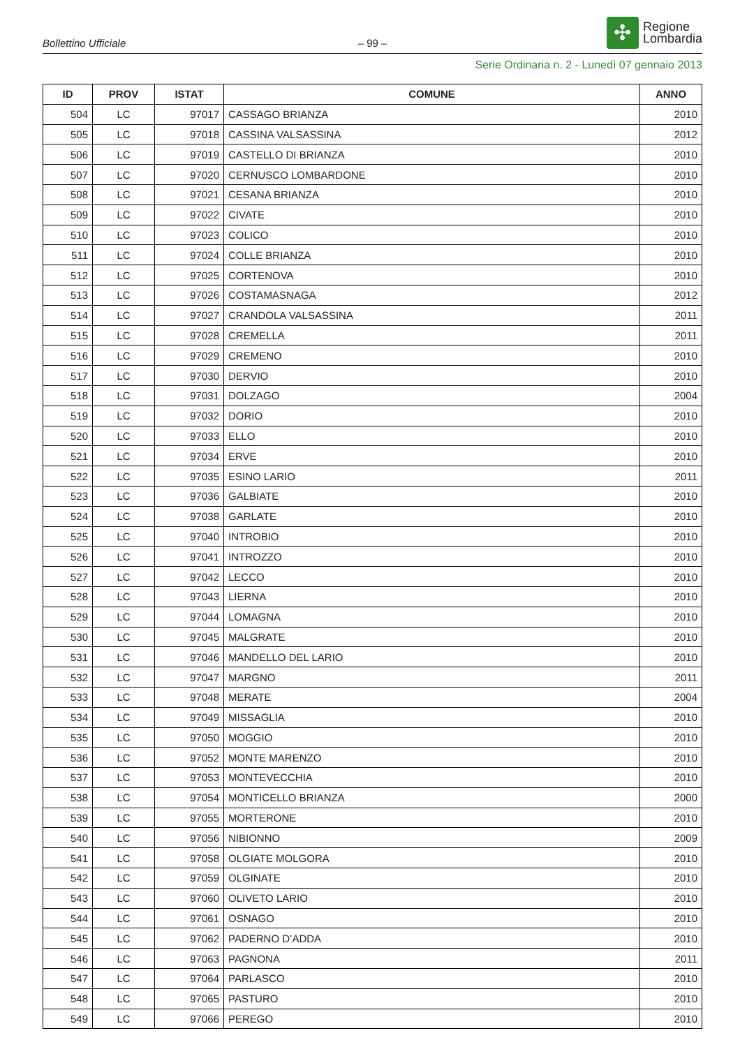Bollettino Ufficiale
– 99 –
✣
Regione
Lombardia
Serie Ordinaria n. 2 - Lunedì 07 gennaio 2013
| ID | PROV | ISTAT | COMUNE | ANNO |
| --- | --- | --- | --- | --- |
| 504 | LC | 97017 | CASSAGO BRIANZA | 2010 |
| 505 | LC | 97018 | CASSINA VALSASSINA | 2012 |
| 506 | LC | 97019 | CASTELLO DI BRIANZA | 2010 |
| 507 | LC | 97020 | CERNUSCO LOMBARDONE | 2010 |
| 508 | LC | 97021 | CESANA BRIANZA | 2010 |
| 509 | LC | 97022 | CIVATE | 2010 |
| 510 | LC | 97023 | COLICO | 2010 |
| 511 | LC | 97024 | COLLE BRIANZA | 2010 |
| 512 | LC | 97025 | CORTENOVA | 2010 |
| 513 | LC | 97026 | COSTAMASNAGA | 2012 |
| 514 | LC | 97027 | CRANDOLA VALSASSINA | 2011 |
| 515 | LC | 97028 | CREMELLA | 2011 |
| 516 | LC | 97029 | CREMENO | 2010 |
| 517 | LC | 97030 | DERVIO | 2010 |
| 518 | LC | 97031 | DOLZAGO | 2004 |
| 519 | LC | 97032 | DORIO | 2010 |
| 520 | LC | 97033 | ELLO | 2010 |
| 521 | LC | 97034 | ERVE | 2010 |
| 522 | LC | 97035 | ESINO LARIO | 2011 |
| 523 | LC | 97036 | GALBIATE | 2010 |
| 524 | LC | 97038 | GARLATE | 2010 |
| 525 | LC | 97040 | INTROBIO | 2010 |
| 526 | LC | 97041 | INTROZZO | 2010 |
| 527 | LC | 97042 | LECCO | 2010 |
| 528 | LC | 97043 | LIERNA | 2010 |
| 529 | LC | 97044 | LOMAGNA | 2010 |
| 530 | LC | 97045 | MALGRATE | 2010 |
| 531 | LC | 97046 | MANDELLO DEL LARIO | 2010 |
| 532 | LC | 97047 | MARGNO | 2011 |
| 533 | LC | 97048 | MERATE | 2004 |
| 534 | LC | 97049 | MISSAGLIA | 2010 |
| 535 | LC | 97050 | MOGGIO | 2010 |
| 536 | LC | 97052 | MONTE MARENZO | 2010 |
| 537 | LC | 97053 | MONTEVECCHIA | 2010 |
| 538 | LC | 97054 | MONTICELLO BRIANZA | 2000 |
| 539 | LC | 97055 | MORTERONE | 2010 |
| 540 | LC | 97056 | NIBIONNO | 2009 |
| 541 | LC | 97058 | OLGIATE MOLGORA | 2010 |
| 542 | LC | 97059 | OLGINATE | 2010 |
| 543 | LC | 97060 | OLIVETO LARIO | 2010 |
| 544 | LC | 97061 | OSNAGO | 2010 |
| 545 | LC | 97062 | PADERNO D’ADDA | 2010 |
| 546 | LC | 97063 | PAGNONA | 2011 |
| 547 | LC | 97064 | PARLASCO | 2010 |
| 548 | LC | 97065 | PASTURO | 2010 |
| 549 | LC | 97066 | PEREGO | 2010 |